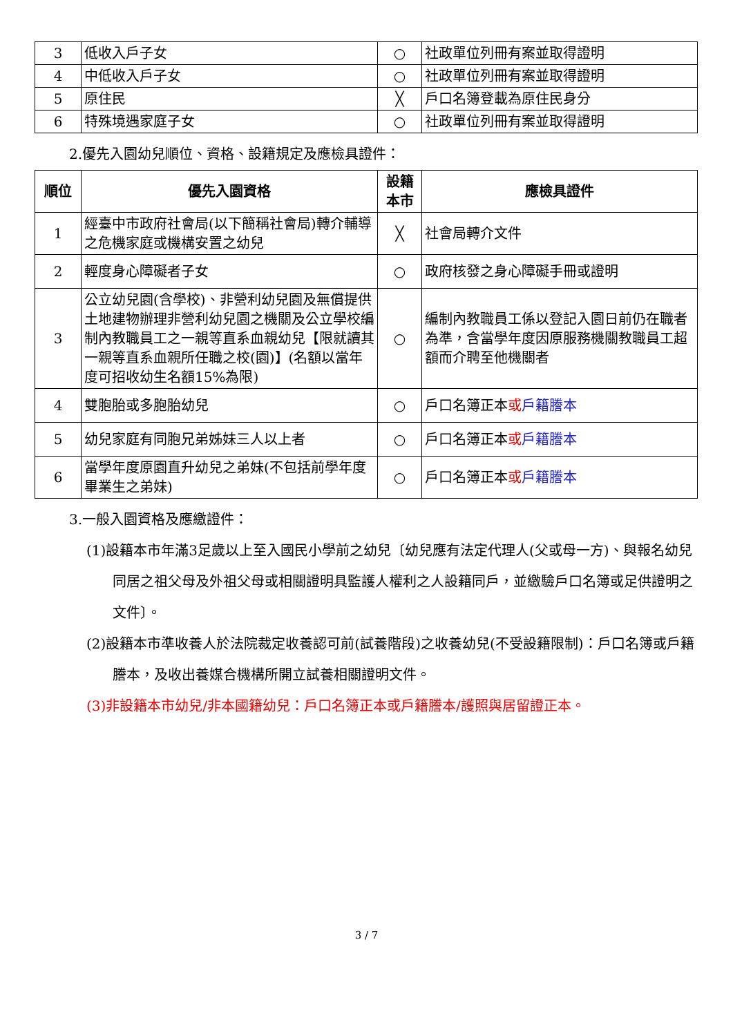| 3 | 低收入戶子女 | ○ | 社政單位列冊有案並取得證明 |
| 4 | 中低收入戶子女 | ○ | 社政單位列冊有案並取得證明 |
| 5 | 原住民 | ╳ | 戶口名簿登載為原住民身分 |
| 6 | 特殊境遇家庭子女 | ○ | 社政單位列冊有案並取得證明 |
2.優先入園幼兒順位、資格、設籍規定及應檢具證件：
| 順位 | 優先入園資格 | 設籍本市 | 應檢具證件 |
| --- | --- | --- | --- |
| 1 | 經臺中市政府社會局(以下簡稱社會局)轉介輔導之危機家庭或機構安置之幼兒 | ╳ | 社會局轉介文件 |
| 2 | 輕度身心障礙者子女 | ○ | 政府核發之身心障礙手冊或證明 |
| 3 | 公立幼兒園(含學校)、非營利幼兒園及無償提供土地建物辦理非營利幼兒園之機關及公立學校編制內教職員工之一親等直系血親幼兒【限就讀其一親等直系血親所任職之校(園)】(名額以當年度可招收幼生名額15%為限) | ○ | 編制內教職員工係以登記入園日前仍在職者為準，含當學年度因原服務機關教職員工超額而介聘至他機關者 |
| 4 | 雙胞胎或多胞胎幼兒 | ○ | 戶口名簿正本 或 戶籍謄本 |
| 5 | 幼兒家庭有同胞兄弟姊妹三人以上者 | ○ | 戶口名簿正本 或 戶籍謄本 |
| 6 | 當學年度原園直升幼兒之弟妹(不包括前學年度畢業生之弟妹) | ○ | 戶口名簿正本 或 戶籍謄本 |
3.一般入園資格及應繳證件：
(1)設籍本市年滿3足歲以上至入國民小學前之幼兒〔幼兒應有法定代理人(父或母一方)、與報名幼兒同居之祖父母及外祖父母或相關證明具監護人權利之人設籍同戶，並繳驗戶口名簿或足供證明之文件〕。
(2)設籍本市準收養人於法院裁定收養認可前(試養階段)之收養幼兒(不受設籍限制)：戶口名簿或戶籍謄本，及收出養媒合機構所開立試養相關證明文件。
(3)非設籍本市幼兒/非本國籍幼兒：戶口名簿正本或戶籍謄本/護照與居留證正本。
3 / 7